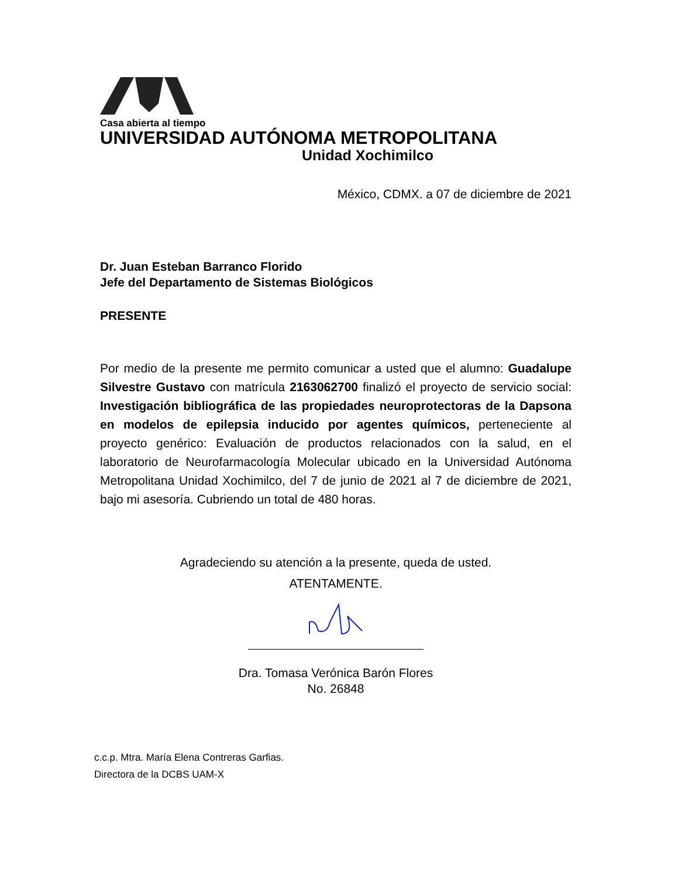Casa abierta al tiempo
UNIVERSIDAD AUTÓNOMA METROPOLITANA
Unidad Xochimilco
México, CDMX. a 07 de diciembre de 2021
Dr. Juan Esteban Barranco Florido
Jefe del Departamento de Sistemas Biológicos
PRESENTE
Por medio de la presente me permito comunicar a usted que el alumno: Guadalupe Silvestre Gustavo con matrícula 2163062700 finalizó el proyecto de servicio social: Investigación bibliográfica de las propiedades neuroprotectoras de la Dapsona en modelos de epilepsia inducido por agentes químicos, perteneciente al proyecto genérico: Evaluación de productos relacionados con la salud, en el laboratorio de Neurofarmacología Molecular ubicado en la Universidad Autónoma Metropolitana Unidad Xochimilco, del 7 de junio de 2021 al 7 de diciembre de 2021, bajo mi asesoría. Cubriendo un total de 480 horas.
Agradeciendo su atención a la presente, queda de usted.
ATENTAMENTE.
Dra. Tomasa Verónica Barón Flores
No. 26848
c.c.p. Mtra. María Elena Contreras Garfias.
Directora de la DCBS UAM-X